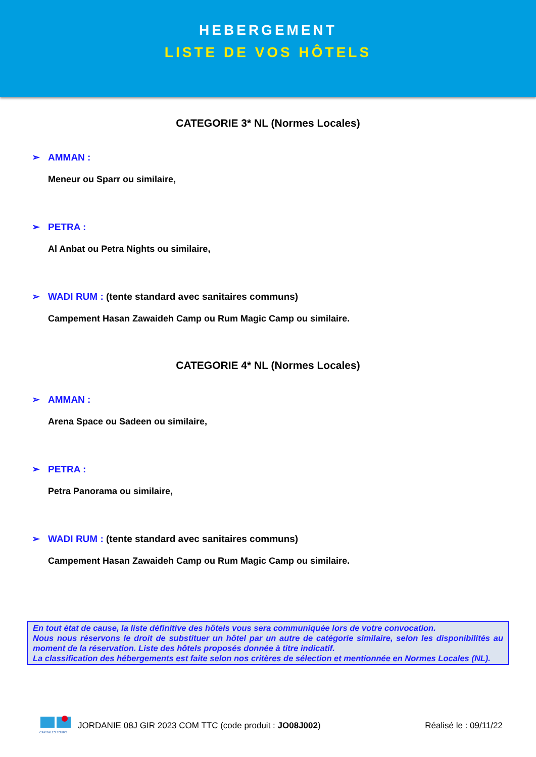HEBERGEMENT
LISTE DE VOS HÔTELS
CATEGORIE 3* NL (Normes Locales)
➢ AMMAN :
Meneur ou Sparr ou similaire,
➢ PETRA :
Al Anbat ou Petra Nights ou similaire,
➢ WADI RUM : (tente standard avec sanitaires communs)
Campement Hasan Zawaideh Camp ou Rum Magic Camp ou similaire.
CATEGORIE 4* NL (Normes Locales)
➢ AMMAN :
Arena Space ou Sadeen ou similaire,
➢ PETRA :
Petra Panorama ou similaire,
➢ WADI RUM : (tente standard avec sanitaires communs)
Campement Hasan Zawaideh Camp ou Rum Magic Camp ou similaire.
En tout état de cause, la liste définitive des hôtels vous sera communiquée lors de votre convocation.
Nous nous réservons le droit de substituer un hôtel par un autre de catégorie similaire, selon les disponibilités au moment de la réservation. Liste des hôtels proposés donnée à titre indicatif.
La classification des hébergements est faite selon nos critères de sélection et mentionnée en Normes Locales (NL).
CAPITALES TOURS
JORDANIE 08J GIR 2023 COM TTC (code produit : JO08J002) Réalisé le : 09/11/22